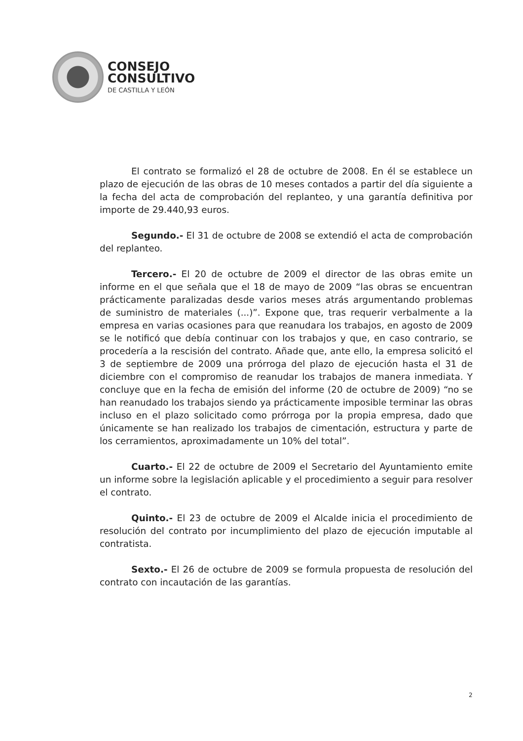CONSEJO
CONSULTIVO
DE CASTILLA Y LEÓN
El contrato se formalizó el 28 de octubre de 2008. En él se establece un plazo de ejecución de las obras de 10 meses contados a partir del día siguiente a la fecha del acta de comprobación del replanteo, y una garantía definitiva por importe de 29.440,93 euros.
Segundo.- El 31 de octubre de 2008 se extendió el acta de comprobación del replanteo.
Tercero.- El 20 de octubre de 2009 el director de las obras emite un informe en el que señala que el 18 de mayo de 2009 “las obras se encuentran prácticamente paralizadas desde varios meses atrás argumentando problemas de suministro de materiales (...)”. Expone que, tras requerir verbalmente a la empresa en varias ocasiones para que reanudara los trabajos, en agosto de 2009 se le notificó que debía continuar con los trabajos y que, en caso contrario, se procedería a la rescisión del contrato. Añade que, ante ello, la empresa solicitó el 3 de septiembre de 2009 una prórroga del plazo de ejecución hasta el 31 de diciembre con el compromiso de reanudar los trabajos de manera inmediata. Y concluye que en la fecha de emisión del informe (20 de octubre de 2009) “no se han reanudado los trabajos siendo ya prácticamente imposible terminar las obras incluso en el plazo solicitado como prórroga por la propia empresa, dado que únicamente se han realizado los trabajos de cimentación, estructura y parte de los cerramientos, aproximadamente un 10% del total”.
Cuarto.- El 22 de octubre de 2009 el Secretario del Ayuntamiento emite un informe sobre la legislación aplicable y el procedimiento a seguir para resolver el contrato.
Quinto.- El 23 de octubre de 2009 el Alcalde inicia el procedimiento de resolución del contrato por incumplimiento del plazo de ejecución imputable al contratista.
Sexto.- El 26 de octubre de 2009 se formula propuesta de resolución del contrato con incautación de las garantías.
2